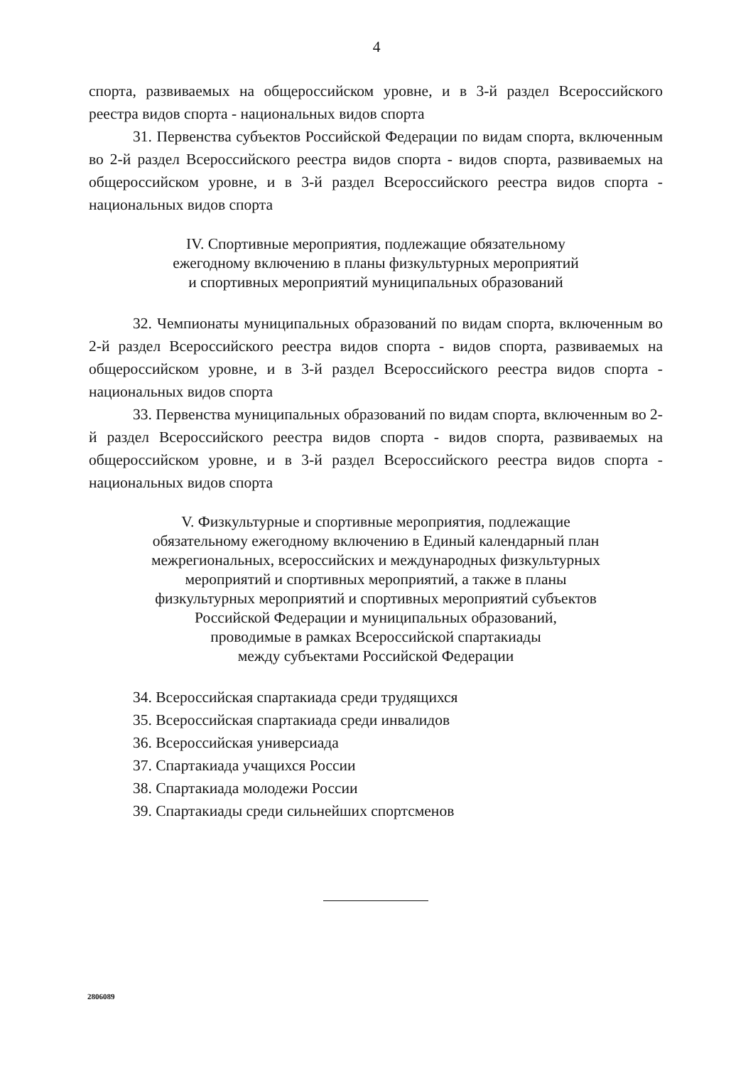4
спорта, развиваемых на общероссийском уровне, и в 3-й раздел Всероссийского реестра видов спорта - национальных видов спорта
31. Первенства субъектов Российской Федерации по видам спорта, включенным во 2-й раздел Всероссийского реестра видов спорта - видов спорта, развиваемых на общероссийском уровне, и в 3-й раздел Всероссийского реестра видов спорта - национальных видов спорта
IV. Спортивные мероприятия, подлежащие обязательному
ежегодному включению в планы физкультурных мероприятий
и спортивных мероприятий муниципальных образований
32. Чемпионаты муниципальных образований по видам спорта, включенным во 2-й раздел Всероссийского реестра видов спорта - видов спорта, развиваемых на общероссийском уровне, и в 3-й раздел Всероссийского реестра видов спорта - национальных видов спорта
33. Первенства муниципальных образований по видам спорта, включенным во 2-й раздел Всероссийского реестра видов спорта - видов спорта, развиваемых на общероссийском уровне, и в 3-й раздел Всероссийского реестра видов спорта - национальных видов спорта
V. Физкультурные и спортивные мероприятия, подлежащие
обязательному ежегодному включению в Единый календарный план
межрегиональных, всероссийских и международных физкультурных
мероприятий и спортивных мероприятий, а также в планы
физкультурных мероприятий и спортивных мероприятий субъектов
Российской Федерации и муниципальных образований,
проводимые в рамках Всероссийской спартакиады
между субъектами Российской Федерации
34. Всероссийская спартакиада среди трудящихся
35. Всероссийская спартакиада среди инвалидов
36. Всероссийская универсиада
37. Спартакиада учащихся России
38. Спартакиада молодежи России
39. Спартакиады среди сильнейших спортсменов
2806089